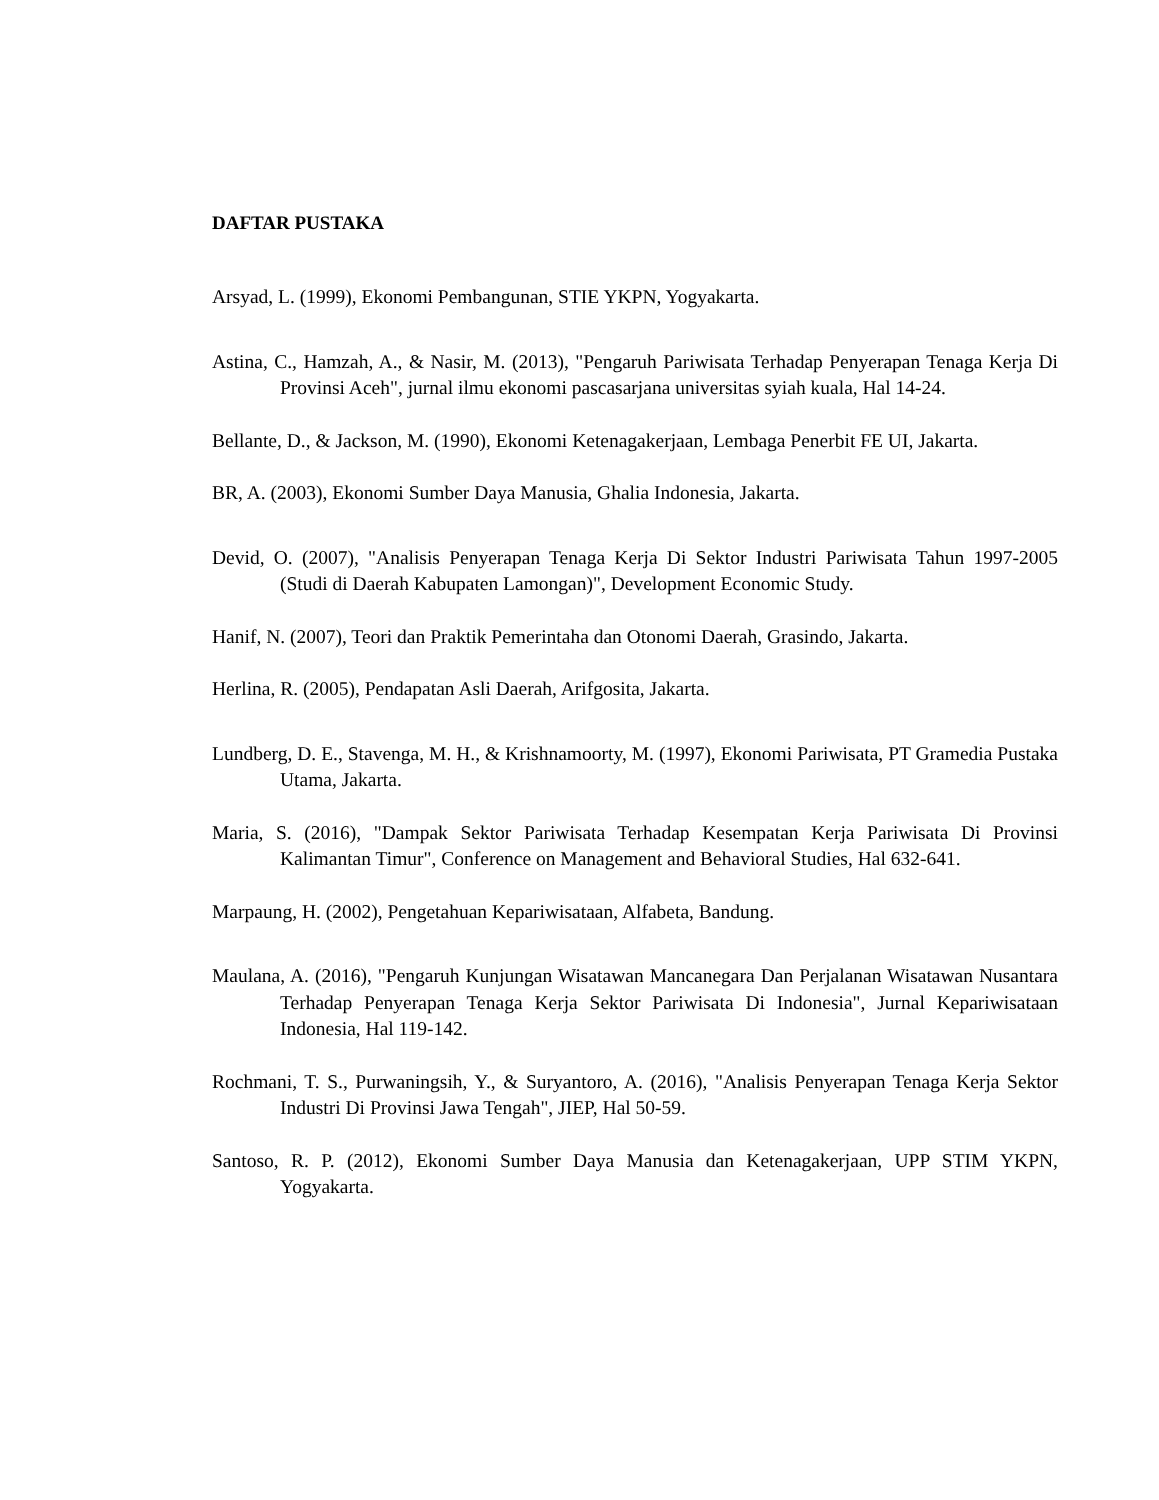DAFTAR PUSTAKA
Arsyad, L. (1999), Ekonomi Pembangunan, STIE YKPN, Yogyakarta.
Astina, C., Hamzah, A., & Nasir, M. (2013), "Pengaruh Pariwisata Terhadap Penyerapan Tenaga Kerja Di Provinsi Aceh", jurnal ilmu ekonomi pascasarjana universitas syiah kuala, Hal 14-24.
Bellante, D., & Jackson, M. (1990), Ekonomi Ketenagakerjaan, Lembaga Penerbit FE UI, Jakarta.
BR, A. (2003), Ekonomi Sumber Daya Manusia, Ghalia Indonesia, Jakarta.
Devid, O. (2007), "Analisis Penyerapan Tenaga Kerja Di Sektor Industri Pariwisata Tahun 1997-2005 (Studi di Daerah Kabupaten Lamongan)", Development Economic Study.
Hanif, N. (2007), Teori dan Praktik Pemerintaha dan Otonomi Daerah, Grasindo, Jakarta.
Herlina, R. (2005), Pendapatan Asli Daerah, Arifgosita, Jakarta.
Lundberg, D. E., Stavenga, M. H., & Krishnamoorty, M. (1997), Ekonomi Pariwisata, PT Gramedia Pustaka Utama, Jakarta.
Maria, S. (2016), "Dampak Sektor Pariwisata Terhadap Kesempatan Kerja Pariwisata Di Provinsi Kalimantan Timur", Conference on Management and Behavioral Studies, Hal 632-641.
Marpaung, H. (2002), Pengetahuan Kepariwisataan, Alfabeta, Bandung.
Maulana, A. (2016), "Pengaruh Kunjungan Wisatawan Mancanegara Dan Perjalanan Wisatawan Nusantara Terhadap Penyerapan Tenaga Kerja Sektor Pariwisata Di Indonesia", Jurnal Kepariwisataan Indonesia, Hal 119-142.
Rochmani, T. S., Purwaningsih, Y., & Suryantoro, A. (2016), "Analisis Penyerapan Tenaga Kerja Sektor Industri Di Provinsi Jawa Tengah", JIEP, Hal 50-59.
Santoso, R. P. (2012), Ekonomi Sumber Daya Manusia dan Ketenagakerjaan, UPP STIM YKPN, Yogyakarta.